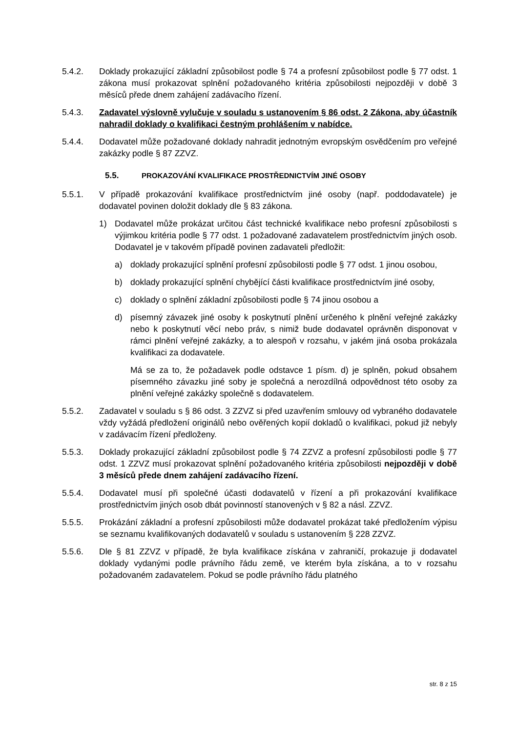5.4.2. Doklady prokazující základní způsobilost podle § 74 a profesní způsobilost podle § 77 odst. 1 zákona musí prokazovat splnění požadovaného kritéria způsobilosti nejpozději v době 3 měsíců přede dnem zahájení zadávacího řízení.
5.4.3. Zadavatel výslovně vylučuje v souladu s ustanovením § 86 odst. 2 Zákona, aby účastník nahradil doklady o kvalifikaci čestným prohlášením v nabídce.
5.4.4. Dodavatel může požadované doklady nahradit jednotným evropským osvědčením pro veřejné zakázky podle § 87 ZZVZ.
5.5. PROKAZOVÁNÍ KVALIFIKACE PROSTŘEDNICTVÍM JINÉ OSOBY
5.5.1. V případě prokazování kvalifikace prostřednictvím jiné osoby (např. poddodavatele) je dodavatel povinen doložit doklady dle § 83 zákona.
1) Dodavatel může prokázat určitou část technické kvalifikace nebo profesní způsobilosti s výjimkou kritéria podle § 77 odst. 1 požadované zadavatelem prostřednictvím jiných osob. Dodavatel je v takovém případě povinen zadavateli předložit:
a) doklady prokazující splnění profesní způsobilosti podle § 77 odst. 1 jinou osobou,
b) doklady prokazující splnění chybějící části kvalifikace prostřednictvím jiné osoby,
c) doklady o splnění základní způsobilosti podle § 74 jinou osobou a
d) písemný závazek jiné osoby k poskytnutí plnění určeného k plnění veřejné zakázky nebo k poskytnutí věcí nebo práv, s nimiž bude dodavatel oprávněn disponovat v rámci plnění veřejné zakázky, a to alespoň v rozsahu, v jakém jiná osoba prokázala kvalifikaci za dodavatele.
Má se za to, že požadavek podle odstavce 1 písm. d) je splněn, pokud obsahem písemného závazku jiné soby je společná a nerozdílná odpovědnost této osoby za plnění veřejné zakázky společně s dodavatelem.
5.5.2. Zadavatel v souladu s § 86 odst. 3 ZZVZ si před uzavřením smlouvy od vybraného dodavatele vždy vyžádá předložení originálů nebo ověřených kopií dokladů o kvalifikaci, pokud již nebyly v zadávacím řízení předloženy.
5.5.3. Doklady prokazující základní způsobilost podle § 74 ZZVZ a profesní způsobilosti podle § 77 odst. 1 ZZVZ musí prokazovat splnění požadovaného kritéria způsobilosti nejpozději v době 3 měsíců přede dnem zahájení zadávacího řízení.
5.5.4. Dodavatel musí při společné účasti dodavatelů v řízení a při prokazování kvalifikace prostřednictvím jiných osob dbát povinností stanovených v § 82 a násl. ZZVZ.
5.5.5. Prokázání základní a profesní způsobilosti může dodavatel prokázat také předložením výpisu se seznamu kvalifikovaných dodavatelů v souladu s ustanovením § 228 ZZVZ.
5.5.6. Dle § 81 ZZVZ v případě, že byla kvalifikace získána v zahraničí, prokazuje ji dodavatel doklady vydanými podle právního řádu země, ve kterém byla získána, a to v rozsahu požadovaném zadavatelem. Pokud se podle právního řádu platného
str. 8 z 15